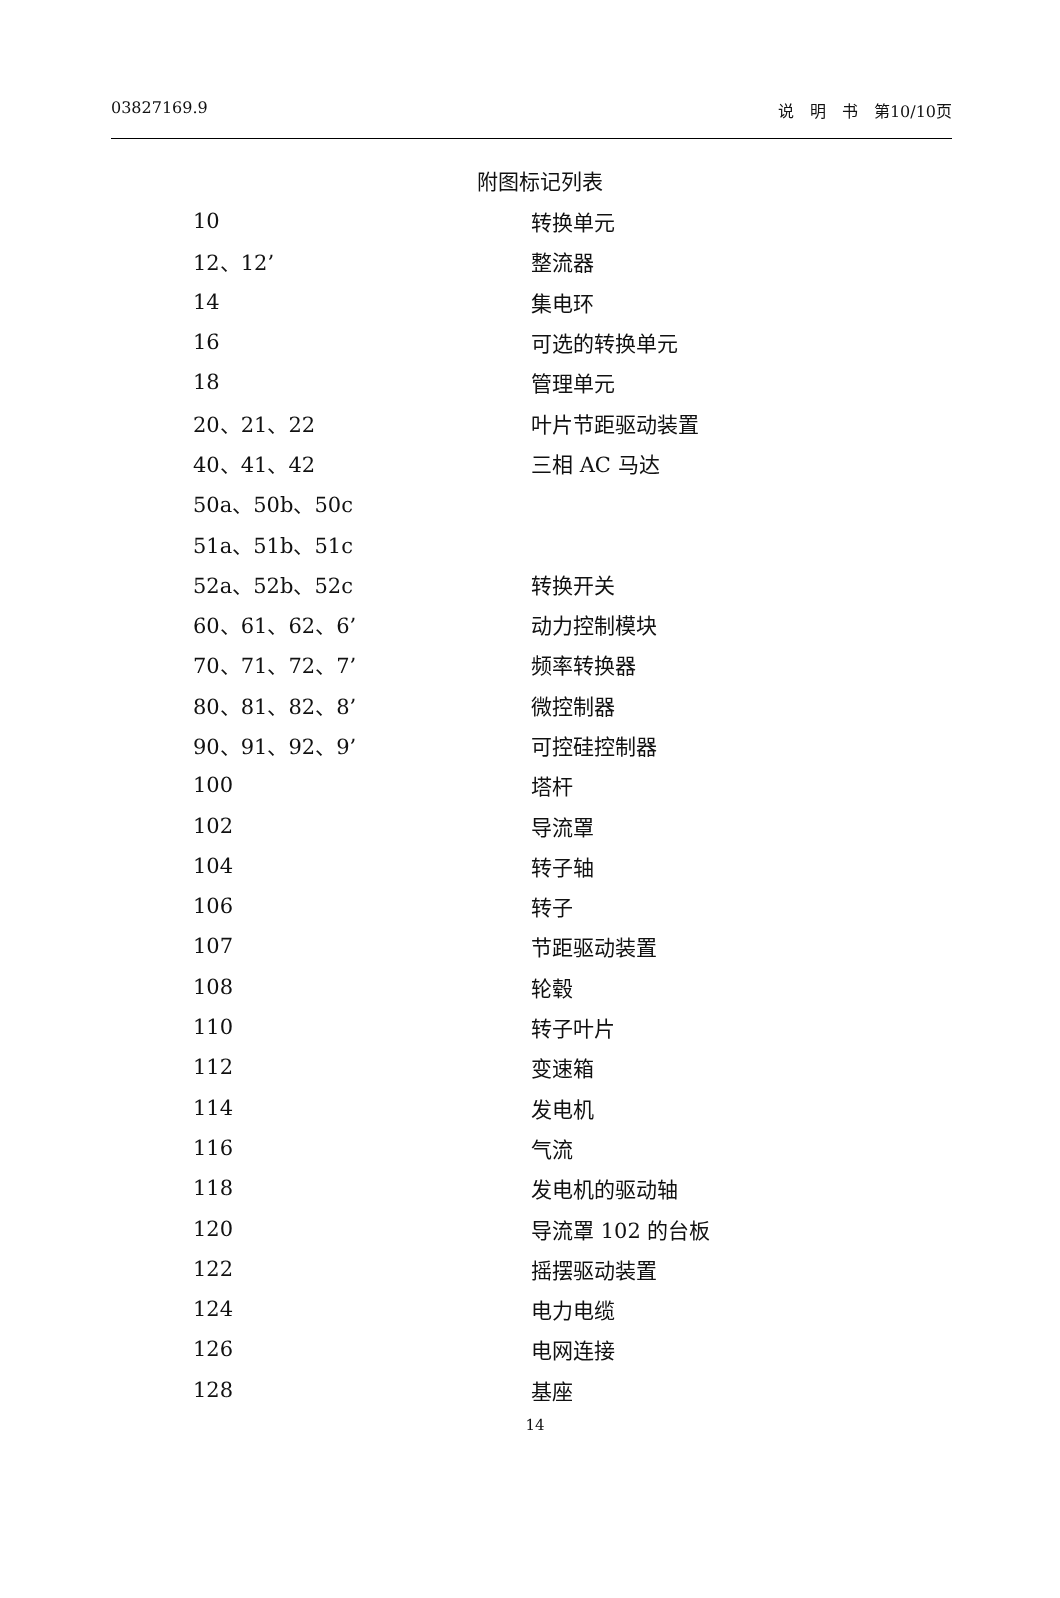03827169.9 说　明　书　第10/10页
附图标记列表
| 10 | 转换单元 |
| 12、12’ | 整流器 |
| 14 | 集电环 |
| 16 | 可选的转换单元 |
| 18 | 管理单元 |
| 20、21、22 | 叶片节距驱动装置 |
| 40、41、42 | 三相 AC 马达 |
| 50a、50b、50c | |
| 51a、51b、51c | |
| 52a、52b、52c | 转换开关 |
| 60、61、62、6’ | 动力控制模块 |
| 70、71、72、7’ | 频率转换器 |
| 80、81、82、8’ | 微控制器 |
| 90、91、92、9’ | 可控硅控制器 |
| 100 | 塔杆 |
| 102 | 导流罩 |
| 104 | 转子轴 |
| 106 | 转子 |
| 107 | 节距驱动装置 |
| 108 | 轮毂 |
| 110 | 转子叶片 |
| 112 | 变速箱 |
| 114 | 发电机 |
| 116 | 气流 |
| 118 | 发电机的驱动轴 |
| 120 | 导流罩 102 的台板 |
| 122 | 摇摆驱动装置 |
| 124 | 电力电缆 |
| 126 | 电网连接 |
| 128 | 基座 |
14